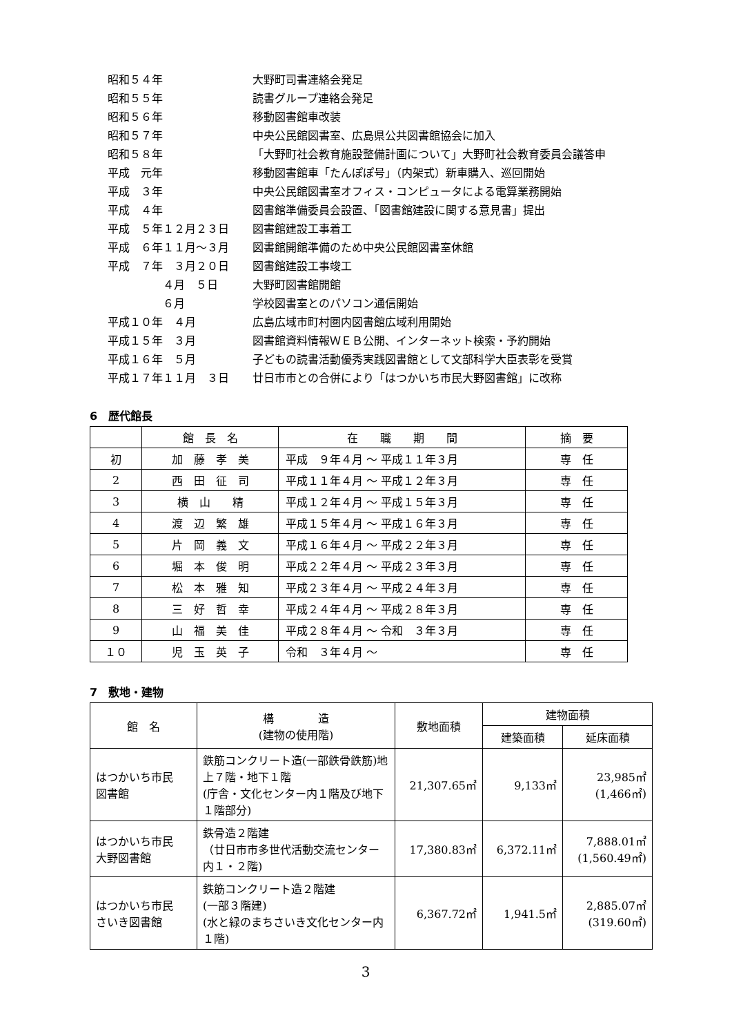| 昭和５４年 | 大野町司書連絡会発足 |
| 昭和５５年 | 読書グループ連絡会発足 |
| 昭和５６年 | 移動図書館車改装 |
| 昭和５７年 | 中央公民館図書室、広島県公共図書館協会に加入 |
| 昭和５８年 | 「大野町社会教育施設整備計画について」大野町社会教育委員会議答申 |
| 平成 元年 | 移動図書館車「たんぽぽ号」（内架式）新車購入、巡回開始 |
| 平成 ３年 | 中央公民館図書室オフィス・コンピュータによる電算業務開始 |
| 平成 ４年 | 図書館準備委員会設置、「図書館建設に関する意見書」提出 |
| 平成 ５年１２月２３日 | 図書館建設工事着工 |
| 平成 ６年１１月～３月 | 図書館開館準備のため中央公民館図書室休館 |
| 平成 ７年 ３月２０日 | 図書館建設工事竣工 |
| ４月 ５日 | 大野町図書館開館 |
| ６月 | 学校図書室とのパソコン通信開始 |
| 平成１０年 ４月 | 広島広域市町村圏内図書館広域利用開始 |
| 平成１５年 ３月 | 図書館資料情報ＷＥＢ公開、インターネット検索・予約開始 |
| 平成１６年 ５月 | 子どもの読書活動優秀実践図書館として文部科学大臣表彰を受賞 |
| 平成１７年１１月 ３日 | 廿日市市との合併により「はつかいち市民大野図書館」に改称 |
6　歴代館長
| | 館 長 名 | 在 職 期 間 | 摘 要 |
| --- | --- | --- | --- |
| 初 | 加 藤 孝 美 | 平成 ９年４月 ～ 平成１１年３月 | 専 任 |
| 2 | 西 田 征 司 | 平成１１年４月 ～ 平成１２年３月 | 専 任 |
| 3 | 横 山 精 | 平成１２年４月 ～ 平成１５年３月 | 専 任 |
| 4 | 渡 辺 繁 雄 | 平成１５年４月 ～ 平成１６年３月 | 専 任 |
| 5 | 片 岡 義 文 | 平成１６年４月 ～ 平成２２年３月 | 専 任 |
| 6 | 堀 本 俊 明 | 平成２２年４月 ～ 平成２３年３月 | 専 任 |
| 7 | 松 本 雅 知 | 平成２３年４月 ～ 平成２４年３月 | 専 任 |
| 8 | 三 好 哲 幸 | 平成２４年４月 ～ 平成２８年３月 | 専 任 |
| 9 | 山 福 美 佳 | 平成２８年４月 ～ 令和 ３年３月 | 専 任 |
| １０ | 児 玉 英 子 | 令和 ３年４月 ～ | 専 任 |
7　敷地・建物
| 館 名 | 構 造 (建物の使用階) | 敷地面積 | 建物面積 | |
| --- | --- | --- | --- | --- |
| | | | 建築面積 | 延床面積 |
| はつかいち市民 図書館 | 鉄筋コンクリート造(一部鉄骨鉄筋)地上７階・地下１階 (庁舎・文化センター内１階及び地下１階部分) | 21,307.65㎡ | 9,133㎡ | 23,985㎡ (1,466㎡) |
| はつかいち市民 大野図書館 | 鉄骨造２階建 （廿日市市多世代活動交流センター内１・２階) | 17,380.83㎡ | 6,372.11㎡ | 7,888.01㎡ (1,560.49㎡) |
| はつかいち市民 さいき図書館 | 鉄筋コンクリート造２階建 (一部３階建) (水と緑のまちさいき文化センター内１階) | 6,367.72㎡ | 1,941.5㎡ | 2,885.07㎡ (319.60㎡) |
3